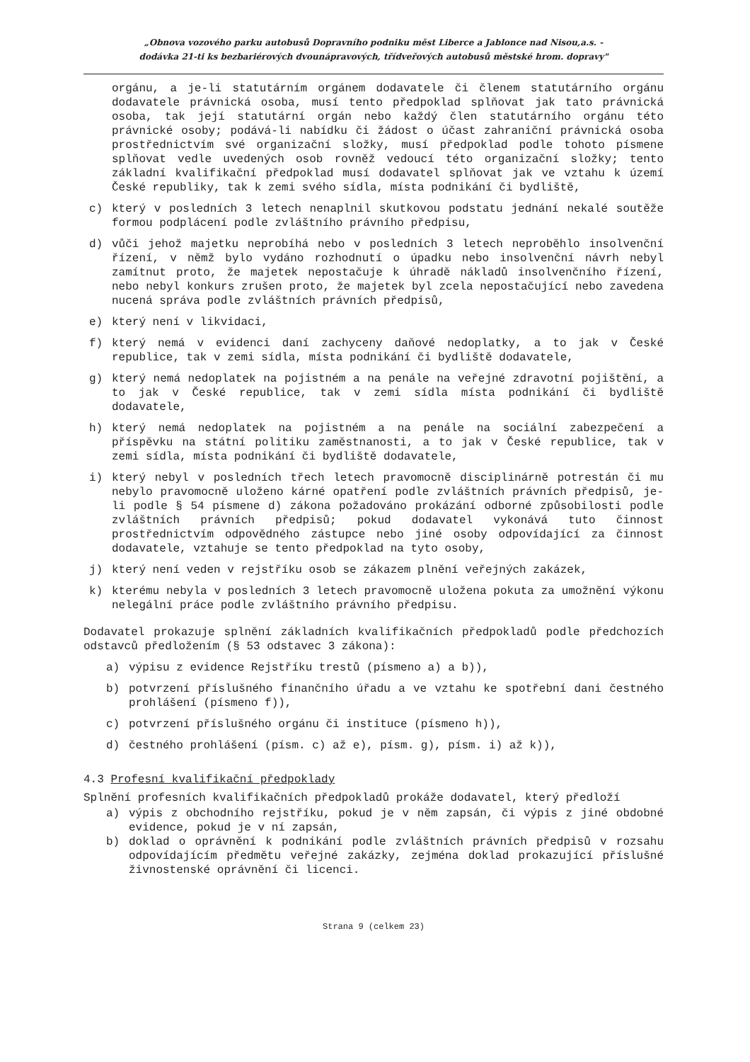„Obnova vozového parku autobusů Dopravního podniku měst Liberce a Jablonce nad Nisou,a.s. -
dodávka 21-ti ks bezbariérových dvounápravových, třídveřových autobusů městské hrom. dopravy"
orgánu, a je-li statutárním orgánem dodavatele či členem statutárního orgánu dodavatele právnická osoba, musí tento předpoklad splňovat jak tato právnická osoba, tak její statutární orgán nebo každý člen statutárního orgánu této právnické osoby; podává-li nabídku či žádost o účast zahraniční právnická osoba prostřednictvím své organizační složky, musí předpoklad podle tohoto písmene splňovat vedle uvedených osob rovněž vedoucí této organizační složky; tento základní kvalifikační předpoklad musí dodavatel splňovat jak ve vztahu k území České republiky, tak k zemi svého sídla, místa podnikání či bydliště,
c) který v posledních 3 letech nenaplnil skutkovou podstatu jednání nekalé soutěže formou podplácení podle zvláštního právního předpisu,
d) vůči jehož majetku neprobíhá nebo v posledních 3 letech neproběhlo insolvenční řízení, v němž bylo vydáno rozhodnutí o úpadku nebo insolvenční návrh nebyl zamítnut proto, že majetek nepostačuje k úhradě nákladů insolvenčního řízení, nebo nebyl konkurs zrušen proto, že majetek byl zcela nepostačující nebo zavedena nucená správa podle zvláštních právních předpisů,
e) který není v likvidaci,
f) který nemá v evidenci daní zachyceny daňové nedoplatky, a to jak v České republice, tak v zemi sídla, místa podnikání či bydliště dodavatele,
g) který nemá nedoplatek na pojistném a na penále na veřejné zdravotní pojištění, a to jak v České republice, tak v zemi sídla místa podnikání či bydliště dodavatele,
h) který nemá nedoplatek na pojistném a na penále na sociální zabezpečení a příspěvku na státní politiku zaměstnanosti, a to jak v České republice, tak v zemi sídla, místa podnikání či bydliště dodavatele,
i) který nebyl v posledních třech letech pravomocně disciplinárně potrestán či mu nebylo pravomocně uloženo kárné opatření podle zvláštních právních předpisů, je-li podle § 54 písmene d) zákona požadováno prokázání odborné způsobilosti podle zvláštních právních předpisů; pokud dodavatel vykonává tuto činnost prostřednictvím odpovědného zástupce nebo jiné osoby odpovídající za činnost dodavatele, vztahuje se tento předpoklad na tyto osoby,
j) který není veden v rejstříku osob se zákazem plnění veřejných zakázek,
k) kterému nebyla v posledních 3 letech pravomocně uložena pokuta za umožnění výkonu nelegální práce podle zvláštního právního předpisu.
Dodavatel prokazuje splnění základních kvalifikačních předpokladů podle předchozích odstavců předložením (§ 53 odstavec 3 zákona):
a) výpisu z evidence Rejstříku trestů (písmeno a) a b)),
b) potvrzení příslušného finančního úřadu a ve vztahu ke spotřební dani čestného prohlášení (písmeno f)),
c) potvrzení příslušného orgánu či instituce (písmeno h)),
d) čestného prohlášení (písm. c) až e), písm. g), písm. i) až k)),
4.3 Profesní kvalifikační předpoklady
Splnění profesních kvalifikačních předpokladů prokáže dodavatel, který předloží
a) výpis z obchodního rejstříku, pokud je v něm zapsán, či výpis z jiné obdobné evidence, pokud je v ní zapsán,
b) doklad o oprávnění k podnikání podle zvláštních právních předpisů v rozsahu odpovídajícím předmětu veřejné zakázky, zejména doklad prokazující příslušné živnostenské oprávnění či licenci.
Strana 9 (celkem 23)